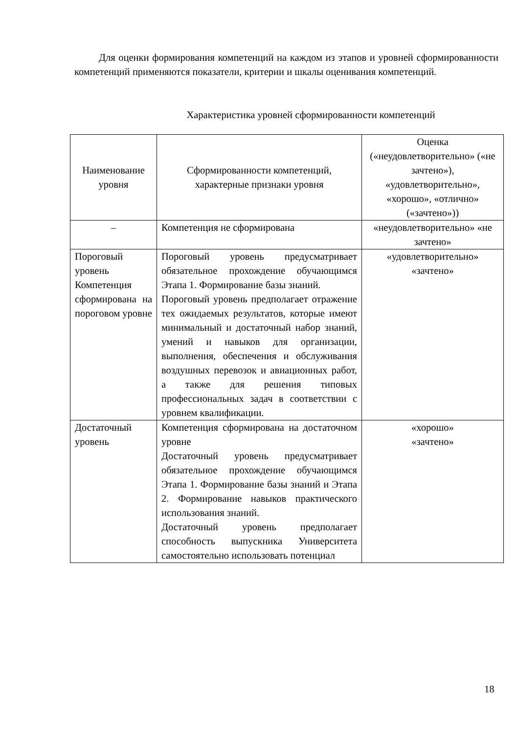Для оценки формирования компетенций на каждом из этапов и уровней сформированности компетенций применяются показатели, критерии и шкалы оценивания компетенций.
Характеристика уровней сформированности компетенций
| Наименование уровня | Сформированности компетенций, характерные признаки уровня | Оценка («неудовлетворительно» («не зачтено»), «удовлетворительно», «хорошо», «отлично» («зачтено»)) |
| --- | --- | --- |
| – | Компетенция не сформирована | «неудовлетворительно» «не зачтено» |
| Пороговый уровень Компетенция сформирована на пороговом уровне | Пороговый уровень предусматривает обязательное прохождение обучающимся Этапа 1. Формирование базы знаний. Пороговый уровень предполагает отражение тех ожидаемых результатов, которые имеют минимальный и достаточный набор знаний, умений и навыков для организации, выполнения, обеспечения и обслуживания воздушных перевозок и авиационных работ, а также для решения типовых профессиональных задач в соответствии с уровнем квалификации. | «удовлетворительно» «зачтено» |
| Достаточный уровень | Компетенция сформирована на достаточном уровне Достаточный уровень предусматривает обязательное прохождение обучающимся Этапа 1. Формирование базы знаний и Этапа 2. Формирование навыков практического использования знаний. Достаточный уровень предполагает способность выпускника Университета самостоятельно использовать потенциал | «хорошо» «зачтено» |
18